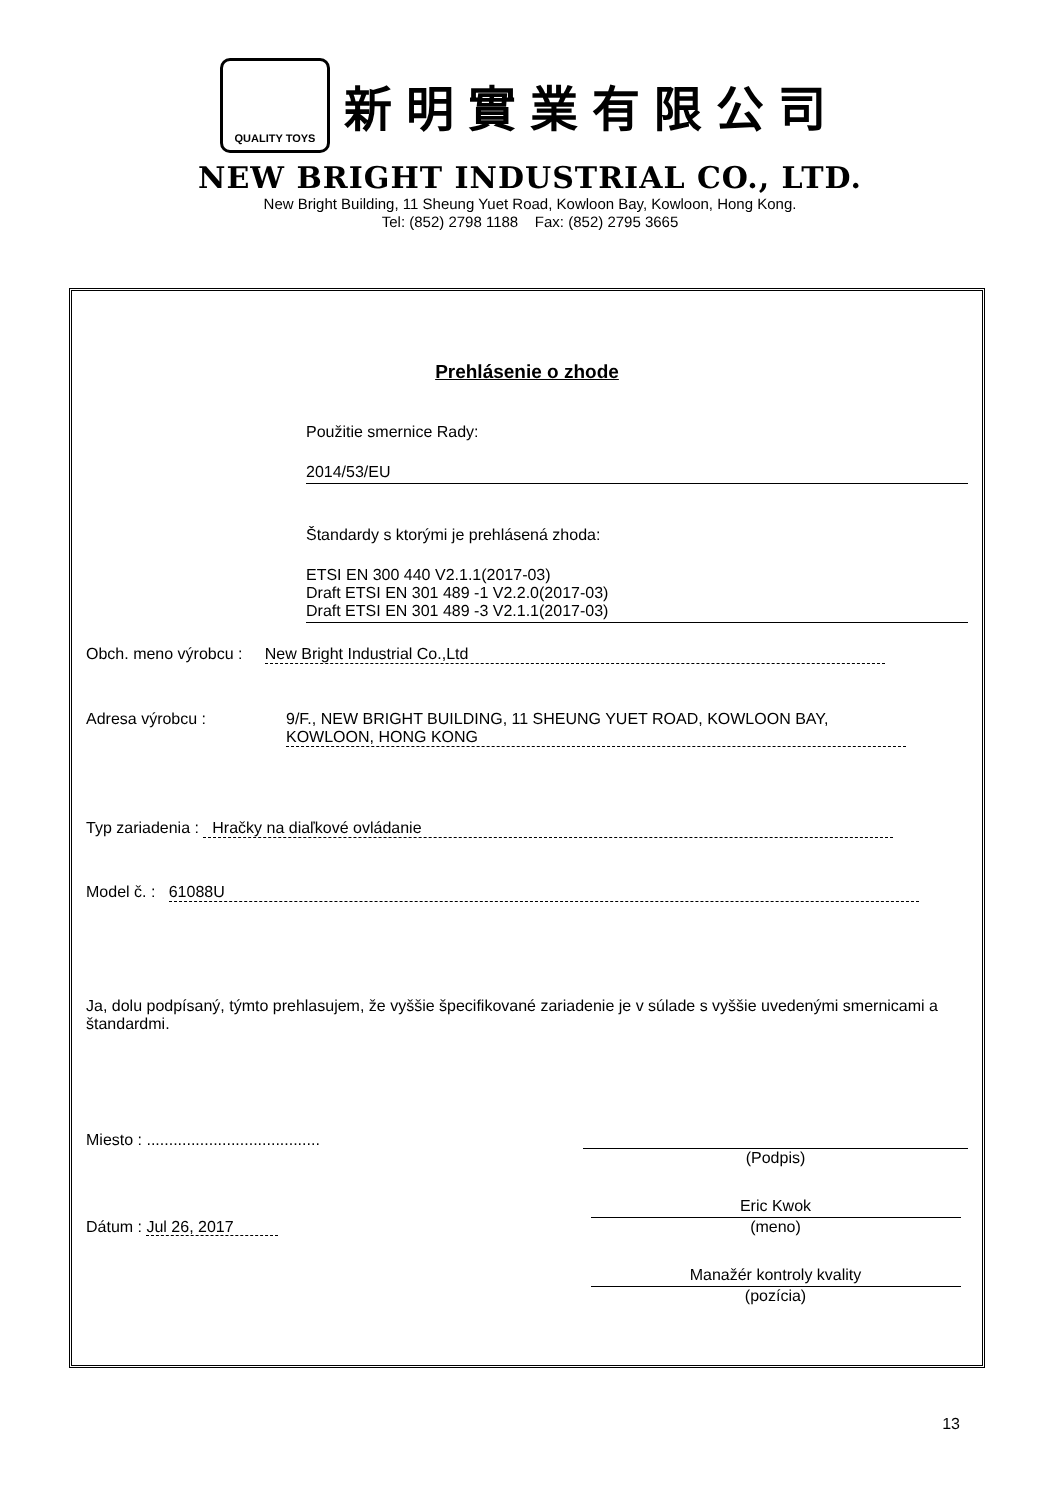QUALITY TOYS
新明實業有限公司
NEW BRIGHT INDUSTRIAL CO., LTD.
New Bright Building, 11 Sheung Yuet Road, Kowloon Bay, Kowloon, Hong Kong.
Tel: (852) 2798 1188 Fax: (852) 2795 3665
Prehlásenie o zhode
Použitie smernice Rady:
2014/53/EU
Štandardy s ktorými je prehlásená zhoda:
ETSI EN 300 440 V2.1.1(2017-03)
Draft ETSI EN 301 489 -1 V2.2.0(2017-03)
Draft ETSI EN 301 489 -3 V2.1.1(2017-03)
Obch. meno výrobcu : New Bright Industrial Co.,Ltd
Adresa výrobcu : 9/F., NEW BRIGHT BUILDING, 11 SHEUNG YUET ROAD, KOWLOON BAY, KOWLOON, HONG KONG
Typ zariadenia : Hračky na diaľkové ovládanie
Model č. : 61088U
Ja, dolu podpísaný, týmto prehlasujem, že vyššie špecifikované zariadenie je v súlade s vyššie uvedenými smernicami a štandardmi.
Miesto : .......................................
(Podpis)
Dátum : Jul 26, 2017
Eric Kwok
(meno)
Manažér kontroly kvality
(pozícia)
13